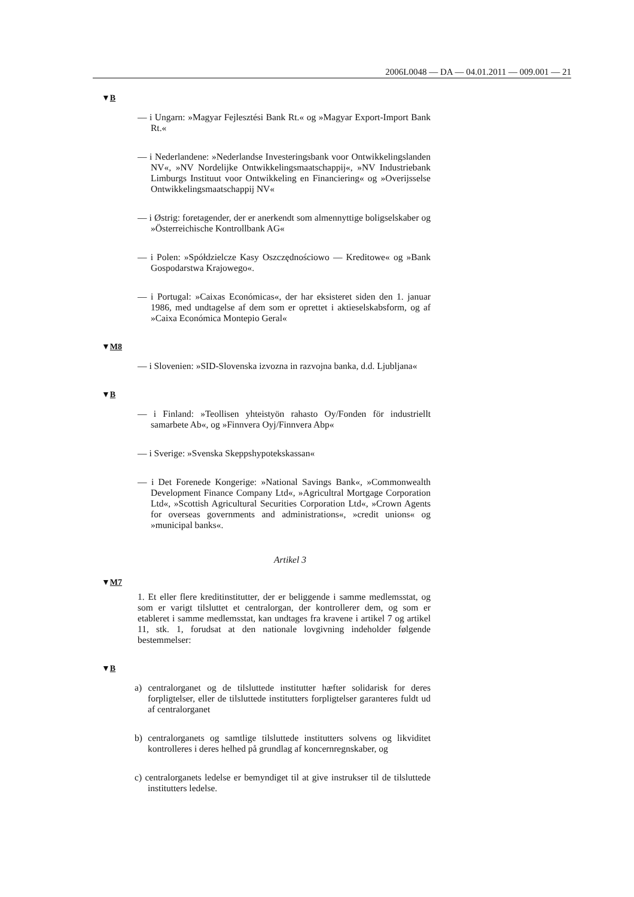2006L0048 — DA — 04.01.2011 — 009.001 — 21
▼B
— i Ungarn: »Magyar Fejlesztési Bank Rt.« og »Magyar Export-Import Bank Rt.«
— i Nederlandene: »Nederlandse Investeringsbank voor Ontwikkelingslanden NV«, »NV Nordelijke Ontwikkelingsmaatschappij«, »NV Industriebank Limburgs Instituut voor Ontwikkeling en Financiering« og »Overijsselse Ontwikkelingsmaatschappij NV«
— i Østrig: foretagender, der er anerkendt som almennyttige boligselskaber og »Österreichische Kontrollbank AG«
— i Polen: »Spółdzielcze Kasy Oszczędnościowo — Kreditowe« og »Bank Gospodarstwa Krajowego«.
— i Portugal: »Caixas Económicas«, der har eksisteret siden den 1. januar 1986, med undtagelse af dem som er oprettet i aktieselskabsform, og af »Caixa Económica Montepio Geral«
▼M8
— i Slovenien: »SID-Slovenska izvozna in razvojna banka, d.d. Ljubljana«
▼B
— i Finland: »Teollisen yhteistyön rahasto Oy/Fonden för industriellt samarbete Ab«, og »Finnvera Oyj/Finnvera Abp«
— i Sverige: »Svenska Skeppshypotekskassan«
— i Det Forenede Kongerige: »National Savings Bank«, »Commonwealth Development Finance Company Ltd«, »Agricultral Mortgage Corporation Ltd«, »Scottish Agricultural Securities Corporation Ltd«, »Crown Agents for overseas governments and administrations«, »credit unions« og »municipal banks«.
Artikel 3
▼M7
1. Et eller flere kreditinstitutter, der er beliggende i samme medlemsstat, og som er varigt tilsluttet et centralorgan, der kontrollerer dem, og som er etableret i samme medlemsstat, kan undtages fra kravene i artikel 7 og artikel 11, stk. 1, forudsat at den nationale lovgivning indeholder følgende bestemmelser:
▼B
a) centralorganet og de tilsluttede institutter hæfter solidarisk for deres forpligtelser, eller de tilsluttede institutters forpligtelser garanteres fuldt ud af centralorganet
b) centralorganets og samtlige tilsluttede institutters solvens og likviditet kontrolleres i deres helhed på grundlag af koncernregnskaber, og
c) centralorganets ledelse er bemyndiget til at give instrukser til de tilsluttede institutters ledelse.